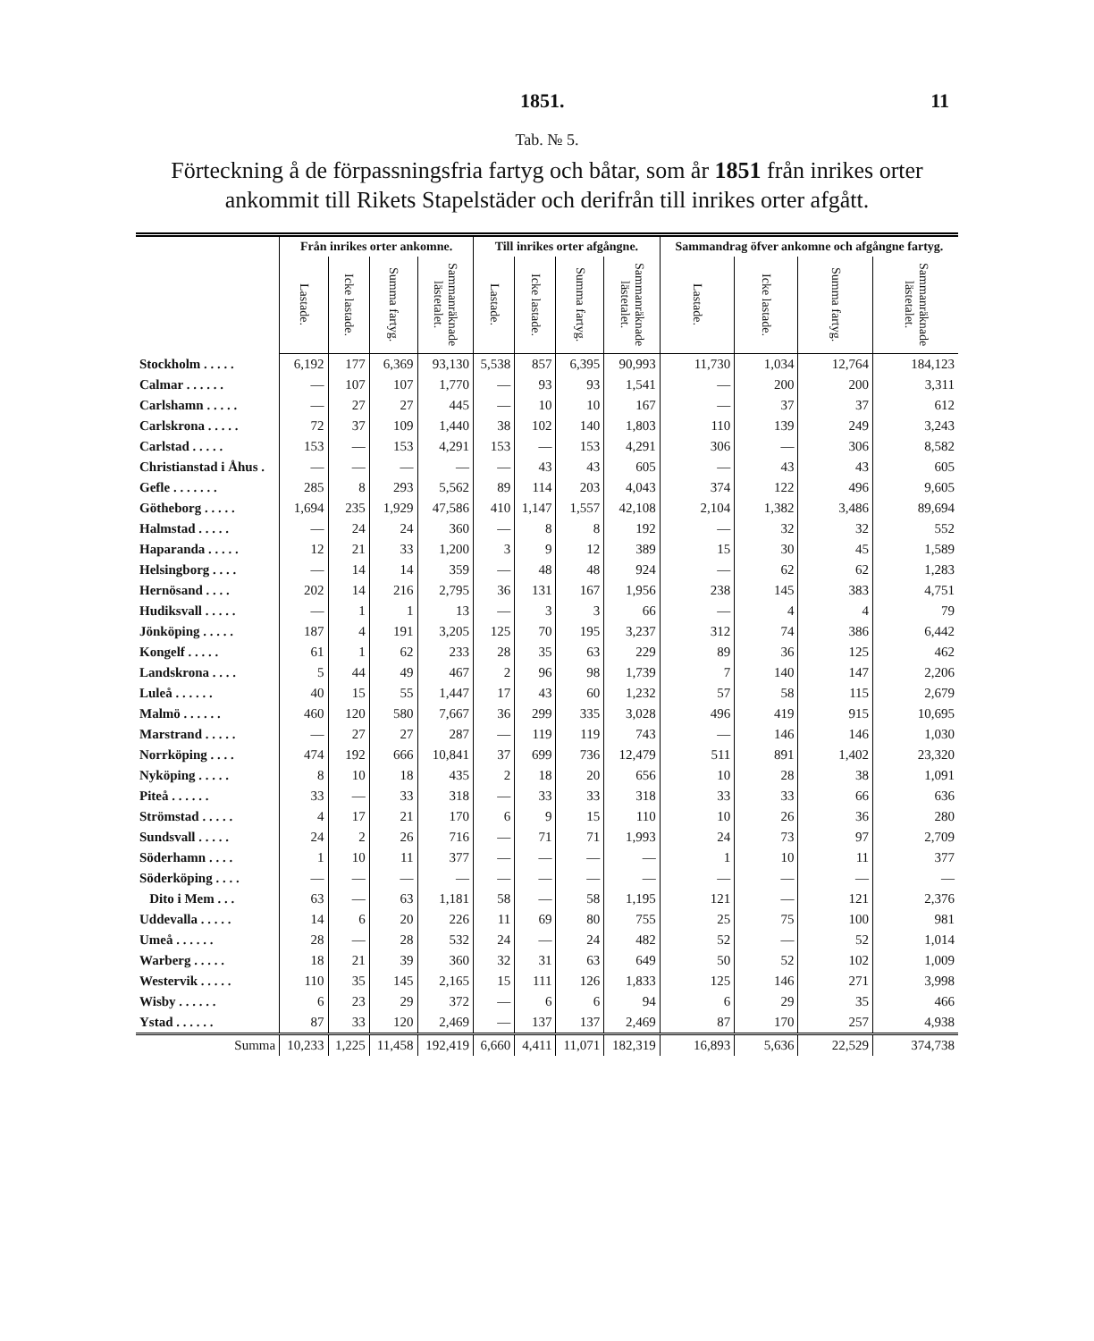1851. 11
Tab. № 5.
Förteckning å de förpassningsfria fartyg och båtar, som år 1851 från inrikes orter ankommit till Rikets Stapelstäder och derifrån till inrikes orter afgått.
| | Från inrikes orter ankomne. | | | | Till inrikes orter afgångne. | | | | Sammandrag öfver ankomne och afgångne fartyg. | | | |
| --- | --- | --- | --- | --- | --- | --- | --- | --- | --- | --- | --- | --- |
| | Lastade. | Icke lastade. | Summa fartyg. | Sammanräknade lästetalet. | Lastade. | Icke lastade. | Summa fartyg. | Sammanräknade lästetalet. | Lastade. | Icke lastade. | Summa fartyg. | Sammanräknade lästetalet. |
| Stockholm . . . . . | 6,192 | 177 | 6,369 | 93,130 | 5,538 | 857 | 6,395 | 90,993 | 11,730 | 1,034 | 12,764 | 184,123 |
| Calmar . . . . . . | — | 107 | 107 | 1,770 | — | 93 | 93 | 1,541 | — | 200 | 200 | 3,311 |
| Carlshamn . . . . . | — | 27 | 27 | 445 | — | 10 | 10 | 167 | — | 37 | 37 | 612 |
| Carlskrona . . . . . | 72 | 37 | 109 | 1,440 | 38 | 102 | 140 | 1,803 | 110 | 139 | 249 | 3,243 |
| Carlstad . . . . . | 153 | — | 153 | 4,291 | 153 | — | 153 | 4,291 | 306 | — | 306 | 8,582 |
| Christianstad i Åhus . | — | — | — | — | — | 43 | 43 | 605 | — | 43 | 43 | 605 |
| Gefle . . . . . . . | 285 | 8 | 293 | 5,562 | 89 | 114 | 203 | 4,043 | 374 | 122 | 496 | 9,605 |
| Götheborg . . . . . | 1,694 | 235 | 1,929 | 47,586 | 410 | 1,147 | 1,557 | 42,108 | 2,104 | 1,382 | 3,486 | 89,694 |
| Halmstad . . . . . | — | 24 | 24 | 360 | — | 8 | 8 | 192 | — | 32 | 32 | 552 |
| Haparanda . . . . . | 12 | 21 | 33 | 1,200 | 3 | 9 | 12 | 389 | 15 | 30 | 45 | 1,589 |
| Helsingborg . . . . | — | 14 | 14 | 359 | — | 48 | 48 | 924 | — | 62 | 62 | 1,283 |
| Hernösand . . . . | 202 | 14 | 216 | 2,795 | 36 | 131 | 167 | 1,956 | 238 | 145 | 383 | 4,751 |
| Hudiksvall . . . . . | — | 1 | 1 | 13 | — | 3 | 3 | 66 | — | 4 | 4 | 79 |
| Jönköping . . . . . | 187 | 4 | 191 | 3,205 | 125 | 70 | 195 | 3,237 | 312 | 74 | 386 | 6,442 |
| Kongelf . . . . . | 61 | 1 | 62 | 233 | 28 | 35 | 63 | 229 | 89 | 36 | 125 | 462 |
| Landskrona . . . . | 5 | 44 | 49 | 467 | 2 | 96 | 98 | 1,739 | 7 | 140 | 147 | 2,206 |
| Luleå . . . . . . | 40 | 15 | 55 | 1,447 | 17 | 43 | 60 | 1,232 | 57 | 58 | 115 | 2,679 |
| Malmö . . . . . . | 460 | 120 | 580 | 7,667 | 36 | 299 | 335 | 3,028 | 496 | 419 | 915 | 10,695 |
| Marstrand . . . . . | — | 27 | 27 | 287 | — | 119 | 119 | 743 | — | 146 | 146 | 1,030 |
| Norrköping . . . . | 474 | 192 | 666 | 10,841 | 37 | 699 | 736 | 12,479 | 511 | 891 | 1,402 | 23,320 |
| Nyköping . . . . . | 8 | 10 | 18 | 435 | 2 | 18 | 20 | 656 | 10 | 28 | 38 | 1,091 |
| Piteå . . . . . . | 33 | — | 33 | 318 | — | 33 | 33 | 318 | 33 | 33 | 66 | 636 |
| Strömstad . . . . . | 4 | 17 | 21 | 170 | 6 | 9 | 15 | 110 | 10 | 26 | 36 | 280 |
| Sundsvall . . . . . | 24 | 2 | 26 | 716 | — | 71 | 71 | 1,993 | 24 | 73 | 97 | 2,709 |
| Söderhamn . . . . | 1 | 10 | 11 | 377 | — | — | — | — | 1 | 10 | 11 | 377 |
| Söderköping . . . . | — | — | — | — | — | — | — | — | — | — | — | — |
| Dito i Mem . . . | 63 | — | 63 | 1,181 | 58 | — | 58 | 1,195 | 121 | — | 121 | 2,376 |
| Uddevalla . . . . . | 14 | 6 | 20 | 226 | 11 | 69 | 80 | 755 | 25 | 75 | 100 | 981 |
| Umeå . . . . . . | 28 | — | 28 | 532 | 24 | — | 24 | 482 | 52 | — | 52 | 1,014 |
| Warberg . . . . . | 18 | 21 | 39 | 360 | 32 | 31 | 63 | 649 | 50 | 52 | 102 | 1,009 |
| Westervik . . . . . | 110 | 35 | 145 | 2,165 | 15 | 111 | 126 | 1,833 | 125 | 146 | 271 | 3,998 |
| Wisby . . . . . . | 6 | 23 | 29 | 372 | — | 6 | 6 | 94 | 6 | 29 | 35 | 466 |
| Ystad . . . . . . | 87 | 33 | 120 | 2,469 | — | 137 | 137 | 2,469 | 87 | 170 | 257 | 4,938 |
| Summa | 10,233 | 1,225 | 11,458 | 192,419 | 6,660 | 4,411 | 11,071 | 182,319 | 16,893 | 5,636 | 22,529 | 374,738 |